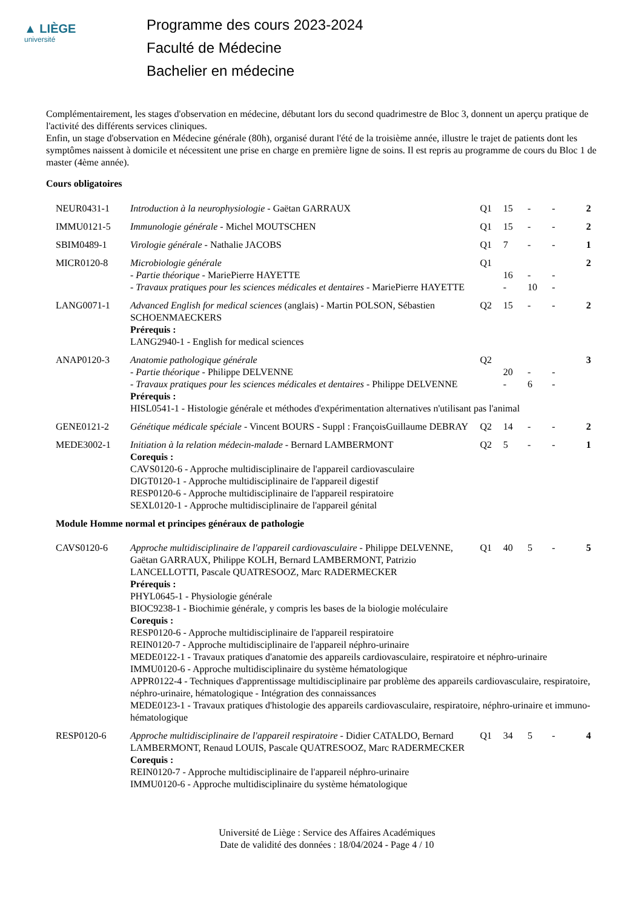▲ LIÈGE
université
Programme des cours 2023-2024
Faculté de Médecine
Bachelier en médecine
Complémentairement, les stages d'observation en médecine, débutant lors du second quadrimestre de Bloc 3, donnent un aperçu pratique de l'activité des différents services cliniques.
Enfin, un stage d'observation en Médecine générale (80h), organisé durant l'été de la troisième année, illustre le trajet de patients dont les symptômes naissent à domicile et nécessitent une prise en charge en première ligne de soins. Il est repris au programme de cours du Bloc 1 de master (4ème année).
Cours obligatoires
| NEUR0431-1 | Introduction à la neurophysiologie - Gaëtan GARRAUX | Q1 | 15 | - | - | 2 |
| IMMU0121-5 | Immunologie générale - Michel MOUTSCHEN | Q1 | 15 | - | - | 2 |
| SBIM0489-1 | Virologie générale - Nathalie JACOBS | Q1 | 7 | - | - | 1 |
| MICR0120-8 | Microbiologie générale | Q1 | | | | 2 |
| | - Partie théorique - MariePierre HAYETTE | | 16 | - | - | |
| | - Travaux pratiques pour les sciences médicales et dentaires - MariePierre HAYETTE | | - | 10 | - | |
| LANG0071-1 | Advanced English for medical sciences (anglais) - Martin POLSON, Sébastien SCHOENMAECKERS Prérequis : LANG2940-1 - English for medical sciences | Q2 | 15 | - | - | 2 |
| ANAP0120-3 | Anatomie pathologique générale | Q2 | | | | 3 |
| | - Partie théorique - Philippe DELVENNE | | 20 | - | - | |
| | - Travaux pratiques pour les sciences médicales et dentaires - Philippe DELVENNE | | - | 6 | - | |
| | Prérequis : HISL0541-1 - Histologie générale et méthodes d'expérimentation alternatives n'utilisant pas l'animal | | | | | |
| GENE0121-2 | Génétique médicale spéciale - Vincent BOURS - Suppl : FrançoisGuillaume DEBRAY | Q2 | 14 | - | - | 2 |
| MEDE3002-1 | Initiation à la relation médecin-malade - Bernard LAMBERMONT Corequis : CAVS0120-6 - Approche multidisciplinaire de l'appareil cardiovasculaire DIGT0120-1 - Approche multidisciplinaire de l'appareil digestif RESP0120-6 - Approche multidisciplinaire de l'appareil respiratoire SEXL0120-1 - Approche multidisciplinaire de l'appareil génital | Q2 | 5 | - | - | 1 |
| Module Homme normal et principes généraux de pathologie | | | | | | |
| CAVS0120-6 | Approche multidisciplinaire de l'appareil cardiovasculaire - Philippe DELVENNE, Gaëtan GARRAUX, Philippe KOLH, Bernard LAMBERMONT, Patrizio LANCELLOTTI, Pascale QUATRESOOZ, Marc RADERMECKER | Q1 | 40 | 5 | - | 5 |
| | Prérequis : PHYL0645-1 - Physiologie générale BIOC9238-1 - Biochimie générale, y compris les bases de la biologie moléculaire Corequis : RESP0120-6 - Approche multidisciplinaire de l'appareil respiratoire REIN0120-7 - Approche multidisciplinaire de l'appareil néphro-urinaire MEDE0122-1 - Travaux pratiques d'anatomie des appareils cardiovasculaire, respiratoire et néphro-urinaire IMMU0120-6 - Approche multidisciplinaire du système hématologique APPR0122-4 - Techniques d'apprentissage multidisciplinaire par problème des appareils cardiovasculaire, respiratoire, néphro-urinaire, hématologique - Intégration des connaissances MEDE0123-1 - Travaux pratiques d'histologie des appareils cardiovasculaire, respiratoire, néphro-urinaire et immuno-hématologique | | | | | |
| RESP0120-6 | Approche multidisciplinaire de l'appareil respiratoire - Didier CATALDO, Bernard LAMBERMONT, Renaud LOUIS, Pascale QUATRESOOZ, Marc RADERMECKER Corequis : REIN0120-7 - Approche multidisciplinaire de l'appareil néphro-urinaire IMMU0120-6 - Approche multidisciplinaire du système hématologique | Q1 | 34 | 5 | - | 4 |
Université de Liège : Service des Affaires Académiques
Date de validité des données : 18/04/2024 - Page 4 / 10